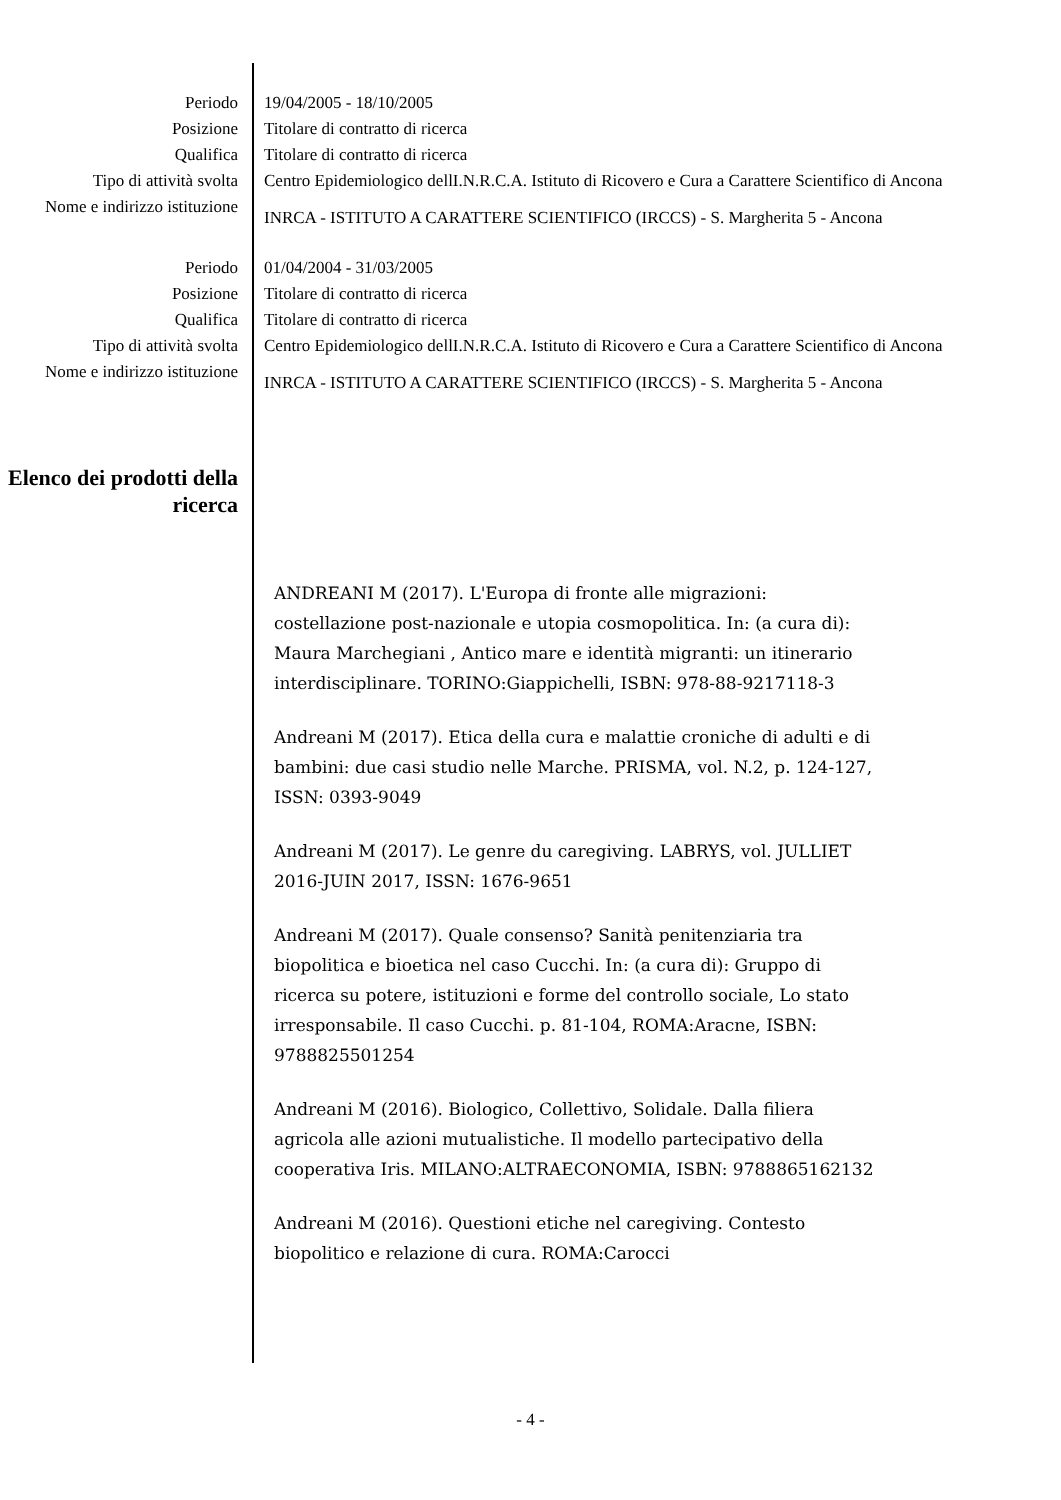Periodo 19/04/2005 - 18/10/2005
Posizione Titolare di contratto di ricerca
Qualifica Titolare di contratto di ricerca
Tipo di attività svolta Centro Epidemiologico dellI.N.R.C.A. Istituto di Ricovero e Cura a Carattere Scientifico di Ancona
Nome e indirizzo istituzione
INRCA - ISTITUTO A CARATTERE SCIENTIFICO (IRCCS) - S. Margherita 5 - Ancona
Periodo 01/04/2004 - 31/03/2005
Posizione Titolare di contratto di ricerca
Qualifica Titolare di contratto di ricerca
Tipo di attività svolta Centro Epidemiologico dellI.N.R.C.A. Istituto di Ricovero e Cura a Carattere Scientifico di Ancona
Nome e indirizzo istituzione
INRCA - ISTITUTO A CARATTERE SCIENTIFICO (IRCCS) - S. Margherita 5 - Ancona
Elenco dei prodotti della ricerca
ANDREANI M (2017). L'Europa di fronte alle migrazioni: costellazione post-nazionale e utopia cosmopolitica. In: (a cura di): Maura Marchegiani , Antico mare e identità migranti: un itinerario interdisciplinare. TORINO:Giappichelli, ISBN: 978-88-9217118-3
Andreani M (2017). Etica della cura e malattie croniche di adulti e di bambini: due casi studio nelle Marche. PRISMA, vol. N.2, p. 124-127, ISSN: 0393-9049
Andreani M (2017). Le genre du caregiving. LABRYS, vol. JULLIET 2016-JUIN 2017, ISSN: 1676-9651
Andreani M (2017). Quale consenso? Sanità penitenziaria tra biopolitica e bioetica nel caso Cucchi. In: (a cura di): Gruppo di ricerca su potere, istituzioni e forme del controllo sociale, Lo stato irresponsabile. Il caso Cucchi. p. 81-104, ROMA:Aracne, ISBN: 9788825501254
Andreani M (2016). Biologico, Collettivo, Solidale. Dalla filiera agricola alle azioni mutualistiche. Il modello partecipativo della cooperativa Iris. MILANO:ALTRAECONOMIA, ISBN: 9788865162132
Andreani M (2016). Questioni etiche nel caregiving. Contesto biopolitico e relazione di cura. ROMA:Carocci
- 4 -